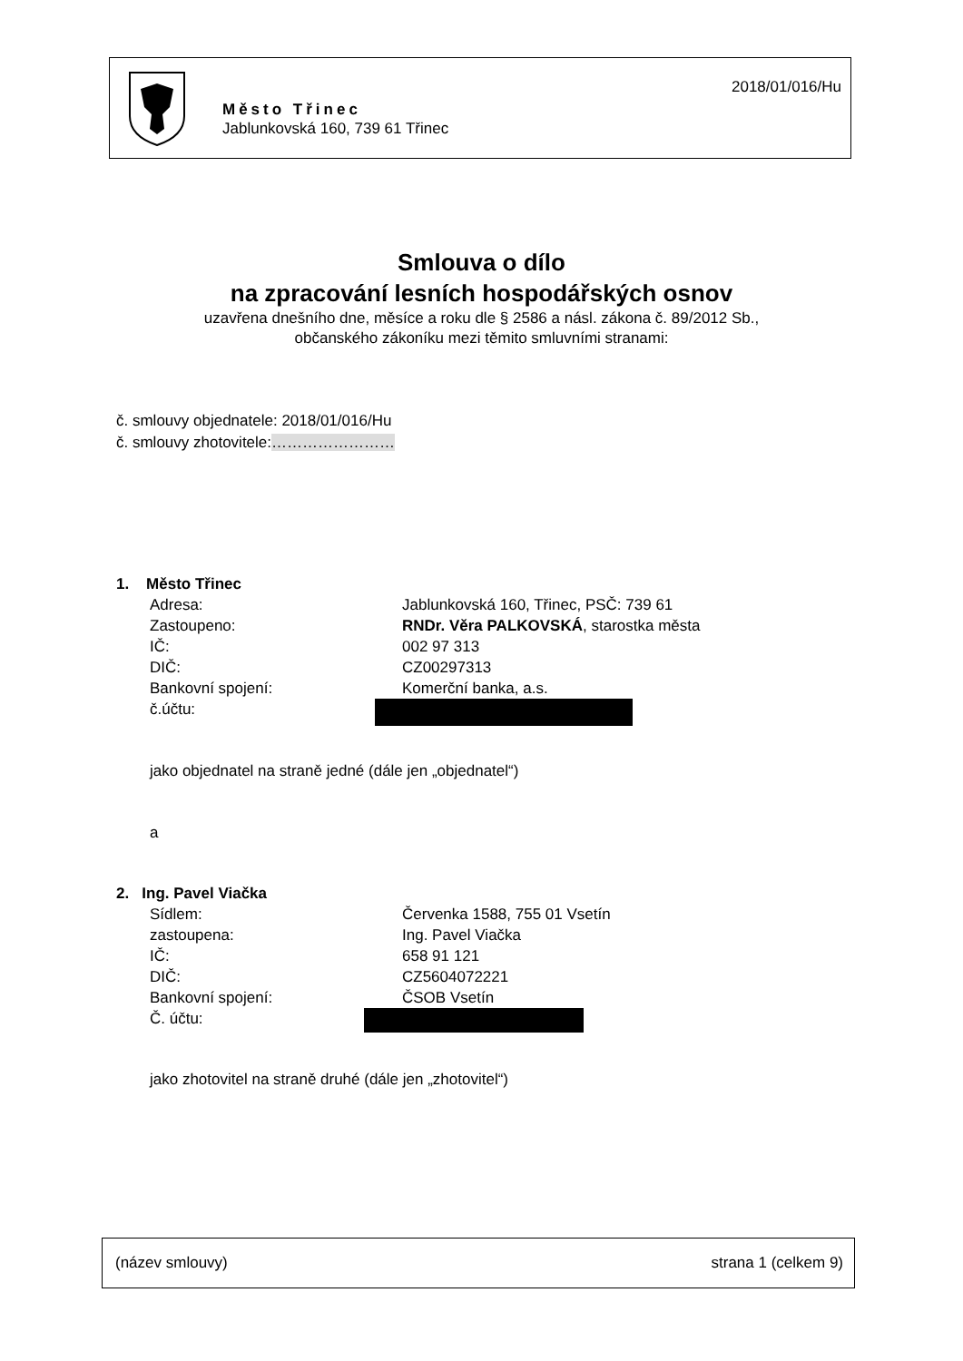Město Třinec
Jablunkovská 160, 739 61 Třinec
2018/01/016/Hu
Smlouva o dílo
na zpracování lesních hospodářských osnov
uzavřena dnešního dne, měsíce a roku dle § 2586 a násl. zákona č. 89/2012 Sb.,
občanského zákoníku mezi těmito smluvními stranami:
č. smlouvy objednatele: 2018/01/016/Hu
č. smlouvy zhotovitele:……………………
1. Město Třinec
Adresa: Jablunkovská 160, Třinec, PSČ: 739 61
Zastoupeno: RNDr. Věra PALKOVSKÁ, starostka města
IČ: 002 97 313
DIČ: CZ00297313
Bankovní spojení: Komerční banka, a.s.
č.účtu:
jako objednatel na straně jedné (dále jen „objednatel“)
a
2. Ing. Pavel Viačka
Sídlem: Červenka 1588, 755 01 Vsetín
zastoupena: Ing. Pavel Viačka
IČ: 658 91 121
DIČ: CZ5604072221
Bankovní spojení: ČSOB Vsetín
Č. účtu:
jako zhotovitel na straně druhé (dále jen „zhotovitel“)
(název smlouvy) strana 1 (celkem 9)